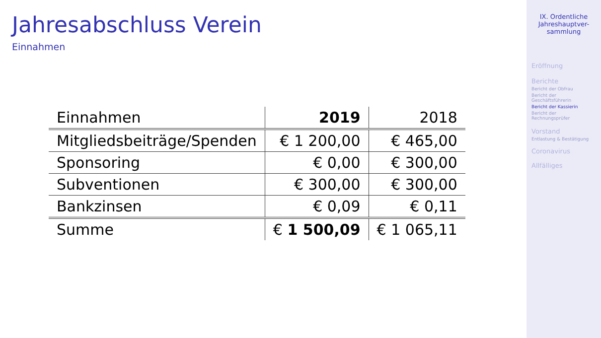Jahresabschluss Verein
Einnahmen
| Einnahmen | 2019 | 2018 |
| Mitgliedsbeiträge/Spenden | € 1 200,00 | € 465,00 |
| Sponsoring | € 0,00 | € 300,00 |
| Subventionen | € 300,00 | € 300,00 |
| Bankzinsen | € 0,09 | € 0,11 |
| Summe | € 1 500,09 | € 1 065,11 |
IX. Ordentliche
Jahreshauptver-
sammlung
Eröffnung
Berichte
Bericht der Obfrau
Bericht der
Geschäftsführerin
Bericht der Kassierin
Bericht der
Rechnungsprüfer
Vorstand
Entlastung & Bestätigung
Coronavirus
Allfälliges